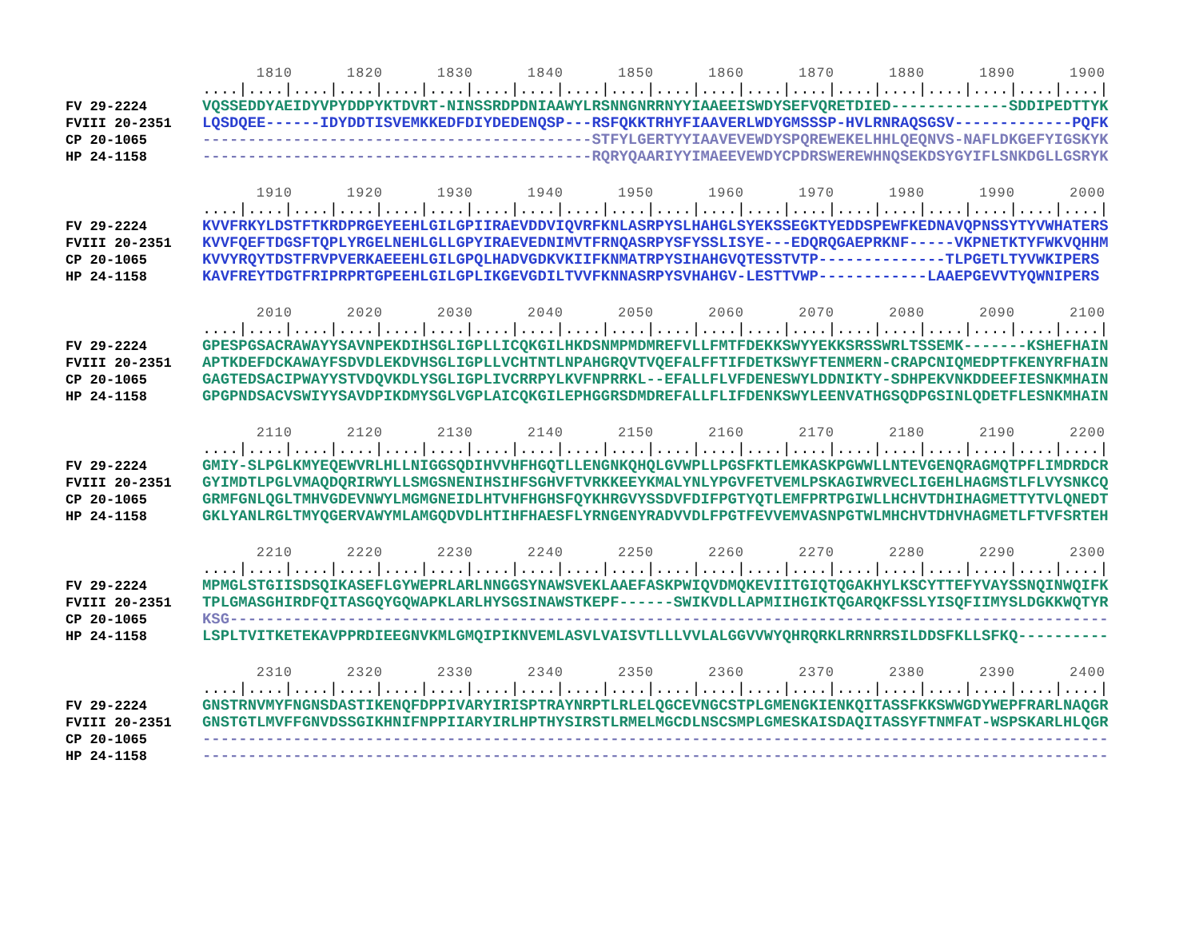1810 1820 1830 1840 1850 1860 1870 1880 1890 1900
....|....|....|....|....|....|....|....|....|....|....|....|....|....|....|....|....|....|....|....|
FV 29-2224 VQSSEDDYAEIDYVPYDDPYKTDVRT-NINSSRDPDNIAAWYLRSNNGNRRNYYIAAEEISWDYSEFVQRETDIED-------------SDDIPEDTTYK
FVIII 20-2351 LQSDQEE------IDYDDTISVEMKKEDFDIYDEDENQSP---RSFQKKTRHYFIAAVERLWDYGMSSSP-HVLRNRAQSGSV-------------PQFK
CP 20-1065 -------------------------------------------STFYLGERTYYIAAVEVEWDYSPQREWEKELHHLQEQNVS-NAFLDKGEFYIGSKYK
HP 24-1158 -------------------------------------------RQRYQAARIYYIMAEEVEWDYCPDRSWEREWHNQSEKDSYGYIFLSNKDGLLGSRYK
1910 1920 1930 1940 1950 1960 1970 1980 1990 2000
....|....|....|....|....|....|....|....|....|....|....|....|....|....|....|....|....|....|....|....|
FV 29-2224 KVVFRKYLDSTFTKRDPRGEYEEHLGILGPIIRAEVDDVIQVRFKNLASRPYSLHAHGLSYEKSSEGKTYEDDSPEWFKEDNAVQPNSSYTYVWHATERS
FVIII 20-2351 KVVFQEFTDGSFTQPLYRGELNEHLGLLGPYIRAEVEDNIMVTFRNQASRPYSFYSSLISYE---EDQRQGAEPRKNF-----VKPNETKTYFWKVQHHM
CP 20-1065 KVVYRQYTDSTFRVPVERKAEEEHLGILGPQLHADVGDKVKIIFKNMATRPYSIHAHGVQTESSTVTP--------------TLPGETLTYVWKIPERS
HP 24-1158 KAVFREYTDGTFRIPRPRTGPEEHLGILGPLIKGEVGDILTVVFKNNASRPYSVHAHGV-LESTTVWP------------LAAEPGEVVTYQWNIPERS
2010 2020 2030 2040 2050 2060 2070 2080 2090 2100
....|....|....|....|....|....|....|....|....|....|....|....|....|....|....|....|....|....|....|....|
FV 29-2224 GPESPGSACRAWAYYSAVNPEKDIHSGLIGPLLICQKGILHKDSNMPMDMREFVLLFMTFDEKKSWYYEKKSRSSWRLTSSEMK-------KSHEFHAIN
FVIII 20-2351 APTKDEFDCKAWAYFSDVDLEKDVHSGLIGPLLVCHTNTLNPAHGRQVTVQEFALFFTIFDETKSWYFTENMERN-CRAPCNIQMEDPTFKENYRFHAIN
CP 20-1065 GAGTEDSACIPWAYYSTVDQVKDLYSGLIGPLIVCRRPYLKVFNPRRKL--EFALLFLVFDENESWYLDDNIKTY-SDHPEKVNKDDEEFIESNKMHAIN
HP 24-1158 GPGPNDSACVSWIYYSAVDPIKDMYSGLVGPLAICQKGILEPHGGRSDMDREFALLFLIFDENKSWYLEENVATHGSQDPGSINLQDETFLESNKMHAIN
2110 2120 2130 2140 2150 2160 2170 2180 2190 2200
....|....|....|....|....|....|....|....|....|....|....|....|....|....|....|....|....|....|....|....|
FV 29-2224 GMIY-SLPGLKMYEQEWVRLHLLNIGGSQDIHVVHFHGQTLLENGNKQHQLGVWPLLPGSFKTLEMKASKPGWWLLNTEVGENQRAGMQTPFLIMDRDCR
FVIII 20-2351 GYIMDTLPGLVMAQDQRIRWYLLSMGSNENIHSIHFSGHVFTVRKKEEYKMALYNLYPGVFETVEMLPSKAGIWRVECLIGEHLHAGMSTLFLVYSNKCQ
CP 20-1065 GRMFGNLQGLTMHVGDEVNWYLMGMGNEIDLHTVHFHGHSFQYKHRGVYSSDVFDIFPGTYQTLEMFPRTPGIWLLHCHVTDHIHAGMETTYTVLQNEDT
HP 24-1158 GKLYANLRGLTMYQGERVAWYMLAMGQDVDLHTIHFHAESFLYRNGENYRADVVDLFPGTFEVVEMVASNPGTWLMHCHVTDHVHAGMETLFTVFSRTEH
2210 2220 2230 2240 2250 2260 2270 2280 2290 2300
....|....|....|....|....|....|....|....|....|....|....|....|....|....|....|....|....|....|....|....|
FV 29-2224 MPMGLSTGIISDSQIKASEFLGYWEPRLARLNNGGSYNAWSVEKLAAEFASKPWIQVDMQKEVIITGIQTQGAKHYLKSCYTTEFYVAYSSNQINWQIFK
FVIII 20-2351 TPLGMASGHIRDFQITASGQYGQWAPKLARLHYSGSINAWSTKEPF------SWIKVDLLAPMIIHGIKTQGARQKFSSLYISQFIIMYSLDGKKWQTYR
CP 20-1065 KSG-------------------------------------------------------------------------------------------------
HP 24-1158 LSPLTVITKETEKAVPPRDIEEGNVKMLGMQIPIKNVEMLASVLVAISVTLLLVVLALGGVVWYQHRQRKLRRNRRSILDDSFKLLSFKQ----------
2310 2320 2330 2340 2350 2360 2370 2380 2390 2400
....|....|....|....|....|....|....|....|....|....|....|....|....|....|....|....|....|....|....|....|
FV 29-2224 GNSTRNVMYFNGNSDASTIKENQFDPPIVARYIRISPTRAYNRPTLRLELQGCEVNGCSTPLGMENGKIENKQITASSFKKSWWGDYWEPFRARLNAQGR
FVIII 20-2351 GNSTGTLMVFFGNVDSSGIKHNIFNPPIIARYIRLHPTHYSIRSTLRMELMGCDLNSCSMPLGMESKAISDAQITASSYFTNMFAT-WSPSKARLHLQGR
CP 20-1065 ----------------------------------------------------------------------------------------------------
HP 24-1158 ----------------------------------------------------------------------------------------------------